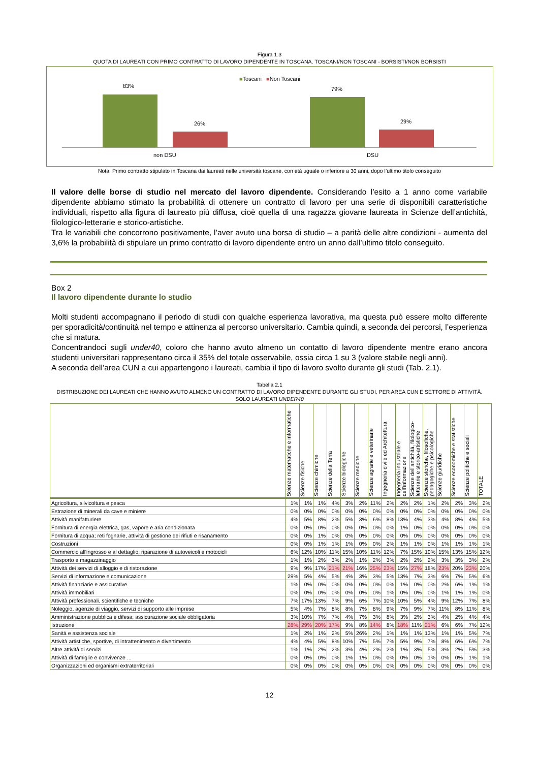Figura 1.3
QUOTA DI LAUREATI CON PRIMO CONTRATTO DI LAVORO DIPENDENTE IN TOSCANA. TOSCANI/NON TOSCANI - BORSISTI/NON BORSISTI
■Toscani ■Non Toscani
83%
26%
79%
29%
non DSU DSU
Nota: Primo contratto stipulato in Toscana dai laureati nelle università toscane, con età uguale o inferiore a 30 anni, dopo l’ultimo titolo conseguito
Il valore delle borse di studio nel mercato del lavoro dipendente. Considerando l’esito a 1 anno come variabile dipendente abbiamo stimato la probabilità di ottenere un contratto di lavoro per una serie di disponibili caratteristiche individuali, rispetto alla figura di laureato più diffusa, cioè quella di una ragazza giovane laureata in Scienze dell’antichità, filologico-letterarie e storico-artistiche.
Tra le variabili che concorrono positivamente, l’aver avuto una borsa di studio – a parità delle altre condizioni - aumenta del 3,6% la probabilità di stipulare un primo contratto di lavoro dipendente entro un anno dall’ultimo titolo conseguito.
Box 2
Il lavoro dipendente durante lo studio
Molti studenti accompagnano il periodo di studi con qualche esperienza lavorativa, ma questa può essere molto differente per sporadicità/continuità nel tempo e attinenza al percorso universitario. Cambia quindi, a seconda dei percorsi, l’esperienza che si matura.
Concentrandoci sugli under40, coloro che hanno avuto almeno un contatto di lavoro dipendente mentre erano ancora studenti universitari rappresentano circa il 35% del totale osservabile, ossia circa 1 su 3 (valore stabile negli anni).
A seconda dell’area CUN a cui appartengono i laureati, cambia il tipo di lavoro svolto durante gli studi (Tab. 2.1).
Tabella 2.1
DISTRIBUZIONE DEI LAUREATI CHE HANNO AVUTO ALMENO UN CONTRATTO DI LAVORO DIPENDENTE DURANTE GLI STUDI, PER AREA CUN E SETTORE DI ATTIVITÀ.
SOLO LAUREATI UNDER40
| | Scienze matematiche e informatiche | Scienze fisiche | Scienze chimiche | Scienze della Terra | Scienze biologiche | Scienze mediche | Scienze agrarie e veterinarie | Ingegneria civile ed Architettura | Ingegneria industriale e dell'informazione | Scienze dell'antichità, filologico-letterarie e storico-artistiche | Scienze storiche, filosofiche, pedagogiche e psicologiche | Scienze giuridiche | Scienze economiche e statistiche | Scienze politiche e sociali | TOTALE |
| --- | --- | --- | --- | --- | --- | --- | --- | --- | --- | --- | --- | --- | --- | --- | --- |
| Agricoltura, silvicoltura e pesca | 1% | 1% | 1% | 4% | 3% | 2% | 11% | 2% | 2% | 2% | 1% | 2% | 2% | 3% | 2% |
| Estrazione di minerali da cave e miniere | 0% | 0% | 0% | 0% | 0% | 0% | 0% | 0% | 0% | 0% | 0% | 0% | 0% | 0% | 0% |
| Attività manifatturiere | 4% | 5% | 8% | 2% | 5% | 3% | 6% | 8% | 13% | 4% | 3% | 4% | 8% | 4% | 5% |
| Fornitura di energia elettrica, gas, vapore e aria condizionata | 0% | 0% | 0% | 0% | 0% | 0% | 0% | 0% | 1% | 0% | 0% | 0% | 0% | 0% | 0% |
| Fornitura di acqua; reti fognarie, attività di gestione dei rifiuti e risanamento | 0% | 0% | 1% | 0% | 0% | 0% | 0% | 0% | 0% | 0% | 0% | 0% | 0% | 0% | 0% |
| Costruzioni | 0% | 0% | 1% | 1% | 1% | 0% | 0% | 2% | 1% | 1% | 0% | 1% | 1% | 1% | 1% |
| Commercio all'ingrosso e al dettaglio; riparazione di autoveicoli e motocicli | 6% | 12% | 10% | 11% | 15% | 10% | 11% | 12% | 7% | 15% | 10% | 15% | 13% | 15% | 12% |
| Trasporto e magazzinaggio | 1% | 1% | 2% | 3% | 2% | 1% | 2% | 3% | 2% | 2% | 2% | 3% | 3% | 3% | 2% |
| Attività dei servizi di alloggio e di ristorazione | 9% | 9% | 17% | 21% | 21% | 16% | 25% | 23% | 15% | 27% | 18% | 23% | 20% | 23% | 20% |
| Servizi di informazione e comunicazione | 29% | 5% | 4% | 5% | 4% | 3% | 3% | 5% | 13% | 7% | 3% | 6% | 7% | 5% | 6% |
| Attività finanziarie e assicurative | 1% | 0% | 0% | 0% | 0% | 0% | 0% | 0% | 1% | 0% | 0% | 2% | 6% | 1% | 1% |
| Attività immobiliari | 0% | 0% | 0% | 0% | 0% | 0% | 0% | 1% | 0% | 0% | 0% | 1% | 1% | 1% | 0% |
| Attività professionali, scientifiche e tecniche | 7% | 17% | 13% | 7% | 9% | 6% | 7% | 10% | 10% | 5% | 4% | 9% | 12% | 7% | 8% |
| Noleggio, agenzie di viaggio, servizi di supporto alle imprese | 5% | 4% | 7% | 8% | 8% | 7% | 8% | 9% | 7% | 9% | 7% | 11% | 8% | 11% | 8% |
| Amministrazione pubblica e difesa; assicurazione sociale obbligatoria | 3% | 10% | 7% | 7% | 4% | 7% | 3% | 8% | 3% | 2% | 3% | 4% | 2% | 4% | 4% |
| Istruzione | 28% | 29% | 20% | 17% | 9% | 8% | 14% | 8% | 18% | 11% | 21% | 6% | 6% | 7% | 12% |
| Sanità e assistenza sociale | 1% | 2% | 1% | 2% | 5% | 26% | 2% | 1% | 1% | 1% | 13% | 1% | 1% | 5% | 7% |
| Attività artistiche, sportive, di intrattenimento e divertimento | 4% | 4% | 5% | 8% | 10% | 7% | 5% | 7% | 5% | 9% | 7% | 8% | 6% | 6% | 7% |
| Altre attività di servizi | 1% | 1% | 2% | 2% | 3% | 4% | 2% | 2% | 1% | 3% | 5% | 3% | 2% | 5% | 3% |
| Attività di famiglie e convivenze ... | 0% | 0% | 0% | 0% | 1% | 1% | 0% | 0% | 0% | 0% | 1% | 0% | 0% | 1% | 1% |
| Organizzazioni ed organismi extraterritoriali | 0% | 0% | 0% | 0% | 0% | 0% | 0% | 0% | 0% | 0% | 0% | 0% | 0% | 0% | 0% |
12